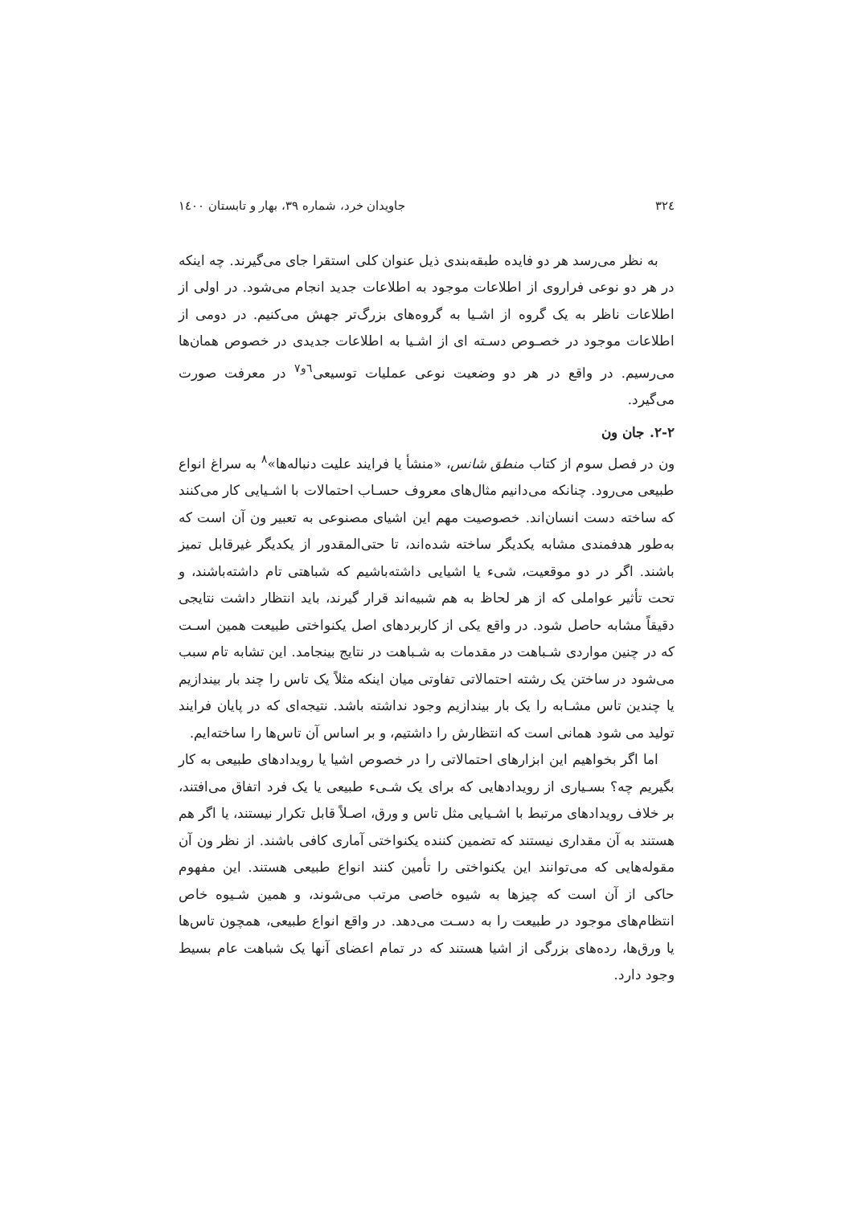۳۲٤ جاویدان خرد، شماره ۳۹، بهار و تابستان ۱٤۰۰
به نظر می‌رسد هر دو فایده طبقه‌بندی ذیل عنوان کلی استقرا جای می‌گیرند. چه اینکه در هر دو نوعی فراروی از اطلاعات موجود به اطلاعات جدید انجام می‌شود. در اولی از اطلاعات ناظر به یک گروه از اشـیا به گروه‌های بزرگ‌تر جهش می‌کنیم. در دومی از اطلاعات موجود در خصـوص دسـته ای از اشـیا به اطلاعات جدیدی در خصوص همان‌ها می‌رسیم. در واقع در هر دو وضعیت نوعی عملیات توسیعی<sup>٦و٧</sup> در معرفت صورت می‌گیرد.
۲-۲. جان ون
ون در فصل سوم از کتاب منطق شانس، «منشأ یا فرایند علیت دنباله‌ها»<sup>۸</sup> به سراغ انواع طبیعی می‌رود. چنانکه می‌دانیم مثال‌های معروف حسـاب احتمالات با اشـیایی کار می‌کنند که ساخته دست انسان‌اند. خصوصیت مهم این اشیای مصنوعی به تعبیر ون آن است که به‌طور هدفمندی مشابه یکدیگر ساخته شده‌اند، تا حتی‌المقدور از یکدیگر غیرقابل تمیز باشند. اگر در دو موقعیت، شیء یا اشیایی داشته‌باشیم که شباهتی تام داشته‌باشند، و تحت تأثیر عواملی که از هر لحاظ به هم شبیه‌اند قرار گیرند، باید انتظار داشت نتایجی دقیقاً مشابه حاصل شود. در واقع یکی از کاربردهای اصل یکنواختی طبیعت همین اسـت که در چنین مواردی شـباهت در مقدمات به شـباهت در نتایج بینجامد. این تشابه تام سبب می‌شود در ساختن یک رشته احتمالاتی تفاوتی میان اینکه مثلاً یک تاس را چند بار بیندازیم یا چندین تاس مشـابه را یک بار بیندازیم وجود نداشته باشد. نتیجه‌ای که در پایان فرایند تولید می شود همانی است که انتظارش را داشتیم، و بر اساس آن تاس‌ها را ساخته‌ایم.
اما اگر بخواهیم این ابزارهای احتمالاتی را در خصوص اشیا یا رویدادهای طبیعی به کار بگیریم چه؟ بسـیاری از رویدادهایی که برای یک شـیء طبیعی یا یک فرد اتفاق می‌افتند، بر خلاف رویدادهای مرتبط با اشـیایی مثل تاس و ورق، اصـلاً قابل تکرار نیستند، یا اگر هم هستند به آن مقداری نیستند که تضمین کننده یکنواختی آماری کافی باشند. از نظر ون آن مقوله‌هایی که می‌توانند این یکنواختی را تأمین کنند انواع طبیعی هستند. این مفهوم حاکی از آن است که چیزها به شیوه خاصی مرتب می‌شوند، و همین شـیوه خاص انتظام‌های موجود در طبیعت را به دسـت می‌دهد. در واقع انواع طبیعی، همچون تاس‌ها یا ورق‌ها، رده‌های بزرگی از اشیا هستند که در تمام اعضای آنها یک شباهت عام بسیط وجود دارد.